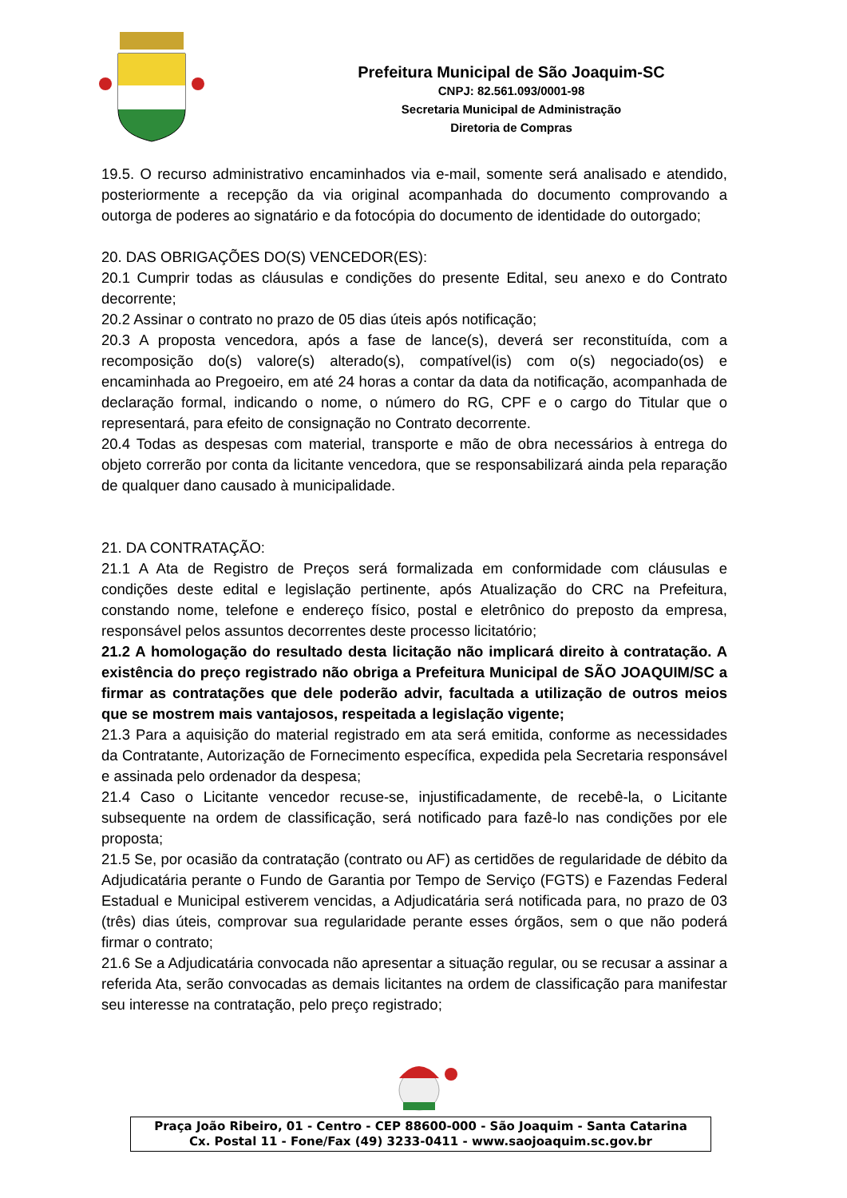Prefeitura Municipal de São Joaquim-SC
CNPJ: 82.561.093/0001-98
Secretaria Municipal de Administração
Diretoria de Compras
19.5. O recurso administrativo encaminhados via e-mail, somente será analisado e atendido, posteriormente a recepção da via original acompanhada do documento comprovando a outorga de poderes ao signatário e da fotocópia do documento de identidade do outorgado;
20. DAS OBRIGAÇÕES DO(S) VENCEDOR(ES):
20.1 Cumprir todas as cláusulas e condições do presente Edital, seu anexo e do Contrato decorrente;
20.2 Assinar o contrato no prazo de 05 dias úteis após notificação;
20.3 A proposta vencedora, após a fase de lance(s), deverá ser reconstituída, com a recomposição do(s) valore(s) alterado(s), compatível(is) com o(s) negociado(os) e encaminhada ao Pregoeiro, em até 24 horas a contar da data da notificação, acompanhada de declaração formal, indicando o nome, o número do RG, CPF e o cargo do Titular que o representará, para efeito de consignação no Contrato decorrente.
20.4 Todas as despesas com material, transporte e mão de obra necessários à entrega do objeto correrão por conta da licitante vencedora, que se responsabilizará ainda pela reparação de qualquer dano causado à municipalidade.
21. DA CONTRATAÇÃO:
21.1 A Ata de Registro de Preços será formalizada em conformidade com cláusulas e condições deste edital e legislação pertinente, após Atualização do CRC na Prefeitura, constando nome, telefone e endereço físico, postal e eletrônico do preposto da empresa, responsável pelos assuntos decorrentes deste processo licitatório;
21.2 A homologação do resultado desta licitação não implicará direito à contratação. A existência do preço registrado não obriga a Prefeitura Municipal de SÃO JOAQUIM/SC a firmar as contratações que dele poderão advir, facultada a utilização de outros meios que se mostrem mais vantajosos, respeitada a legislação vigente;
21.3 Para a aquisição do material registrado em ata será emitida, conforme as necessidades da Contratante, Autorização de Fornecimento específica, expedida pela Secretaria responsável e assinada pelo ordenador da despesa;
21.4 Caso o Licitante vencedor recuse-se, injustificadamente, de recebê-la, o Licitante subsequente na ordem de classificação, será notificado para fazê-lo nas condições por ele proposta;
21.5 Se, por ocasião da contratação (contrato ou AF) as certidões de regularidade de débito da Adjudicatária perante o Fundo de Garantia por Tempo de Serviço (FGTS) e Fazendas Federal Estadual e Municipal estiverem vencidas, a Adjudicatária será notificada para, no prazo de 03 (três) dias úteis, comprovar sua regularidade perante esses órgãos, sem o que não poderá firmar o contrato;
21.6 Se a Adjudicatária convocada não apresentar a situação regular, ou se recusar a assinar a referida Ata, serão convocadas as demais licitantes na ordem de classificação para manifestar seu interesse na contratação, pelo preço registrado;
Praça João Ribeiro, 01 - Centro - CEP 88600-000 - São Joaquim - Santa Catarina
Cx. Postal 11 - Fone/Fax (49) 3233-0411 - www.saojoaquim.sc.gov.br